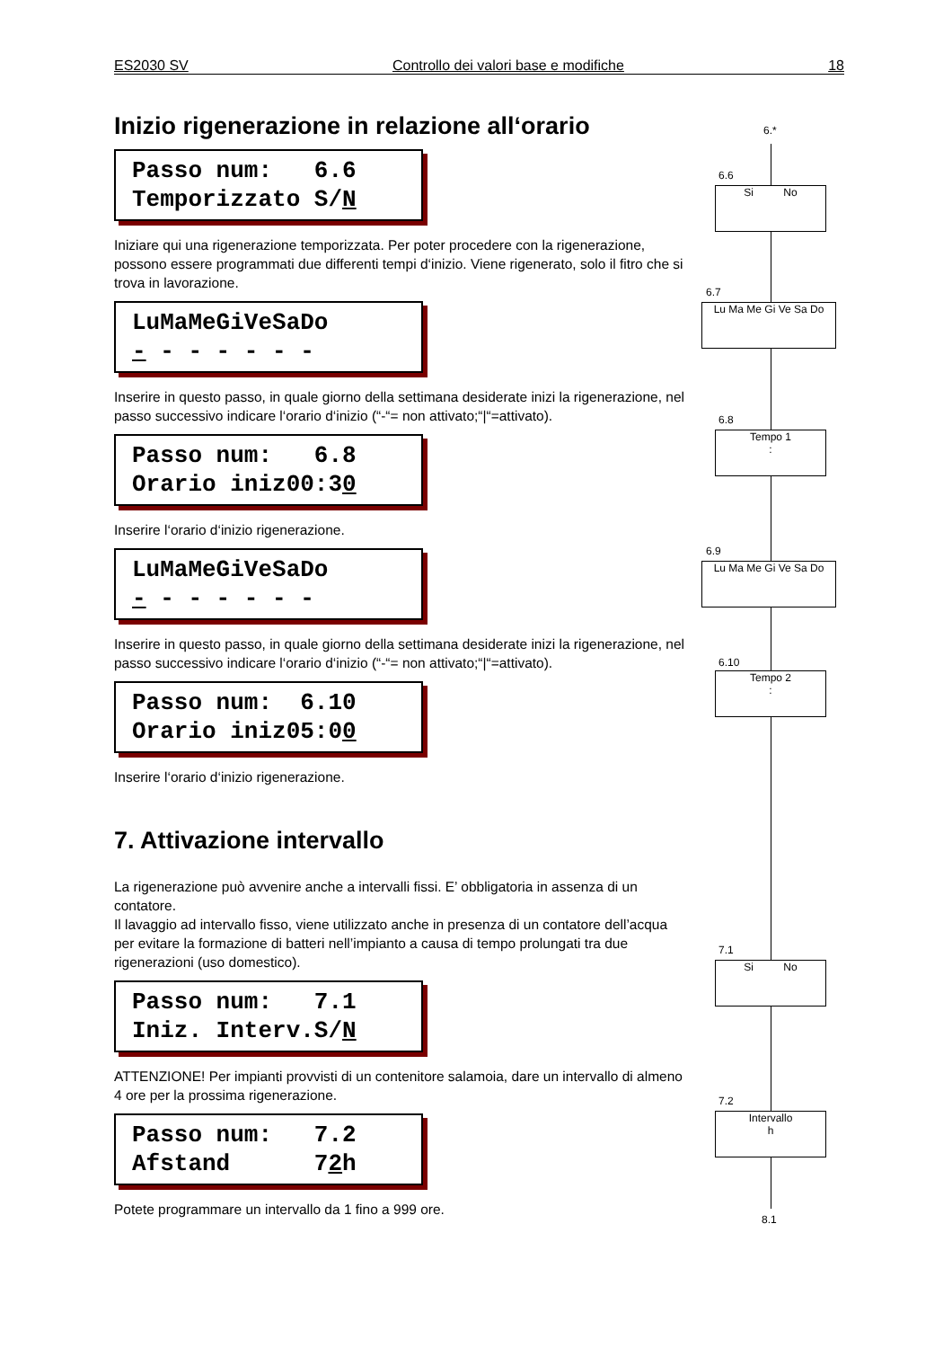ES2030 SV Controllo dei valori base e modifiche 18
Inizio rigenerazione in relazione all‘orario
Passo num: 6.6 Temporizzato S/N
Iniziare qui una rigenerazione temporizzata. Per poter procedere con la rigenerazione, possono essere programmati due differenti tempi d‘inizio. Viene rigenerato, solo il fitro che si trova in lavorazione.
LuMaMeGiVeSaDo - - - - - - -
Inserire in questo passo, in quale giorno della settimana desiderate inizi la rigenerazione, nel passo successivo indicare l‘orario d‘inizio (“-“= non attivato;“|“=attivato).
Passo num: 6.8 Orario iniz00:30
Inserire l‘orario d‘inizio rigenerazione.
LuMaMeGiVeSaDo - - - - - - -
Inserire in questo passo, in quale giorno della settimana desiderate inizi la rigenerazione, nel passo successivo indicare l‘orario d‘inizio (“-“= non attivato;“|“=attivato).
Passo num: 6.10 Orario iniz05:00
Inserire l‘orario d‘inizio rigenerazione.
7. Attivazione intervallo
La rigenerazione può avvenire anche a intervalli fissi. E’ obbligatoria in assenza di un contatore.
Il lavaggio ad intervallo fisso, viene utilizzato anche in presenza di un contatore dell’acqua per evitare la formazione di batteri nell’impianto a causa di tempo prolungati tra due rigenerazioni (uso domestico).
Passo num: 7.1 Iniz. Interv.S/N
ATTENZIONE! Per impianti provvisti di un contenitore salamoia, dare un intervallo di almeno 4 ore per la prossima rigenerazione.
Passo num: 7.2 Afstand 72h
Potete programmare un intervallo da 1 fino a 999 ore.
6.*
6.6
Si No
6.7
Lu Ma Me Gi Ve Sa Do
6.8
Tempo 1
:
6.9
Lu Ma Me Gi Ve Sa Do
6.10
Tempo 2
:
7.1
Si No
7.2
Intervallo
h
8.1